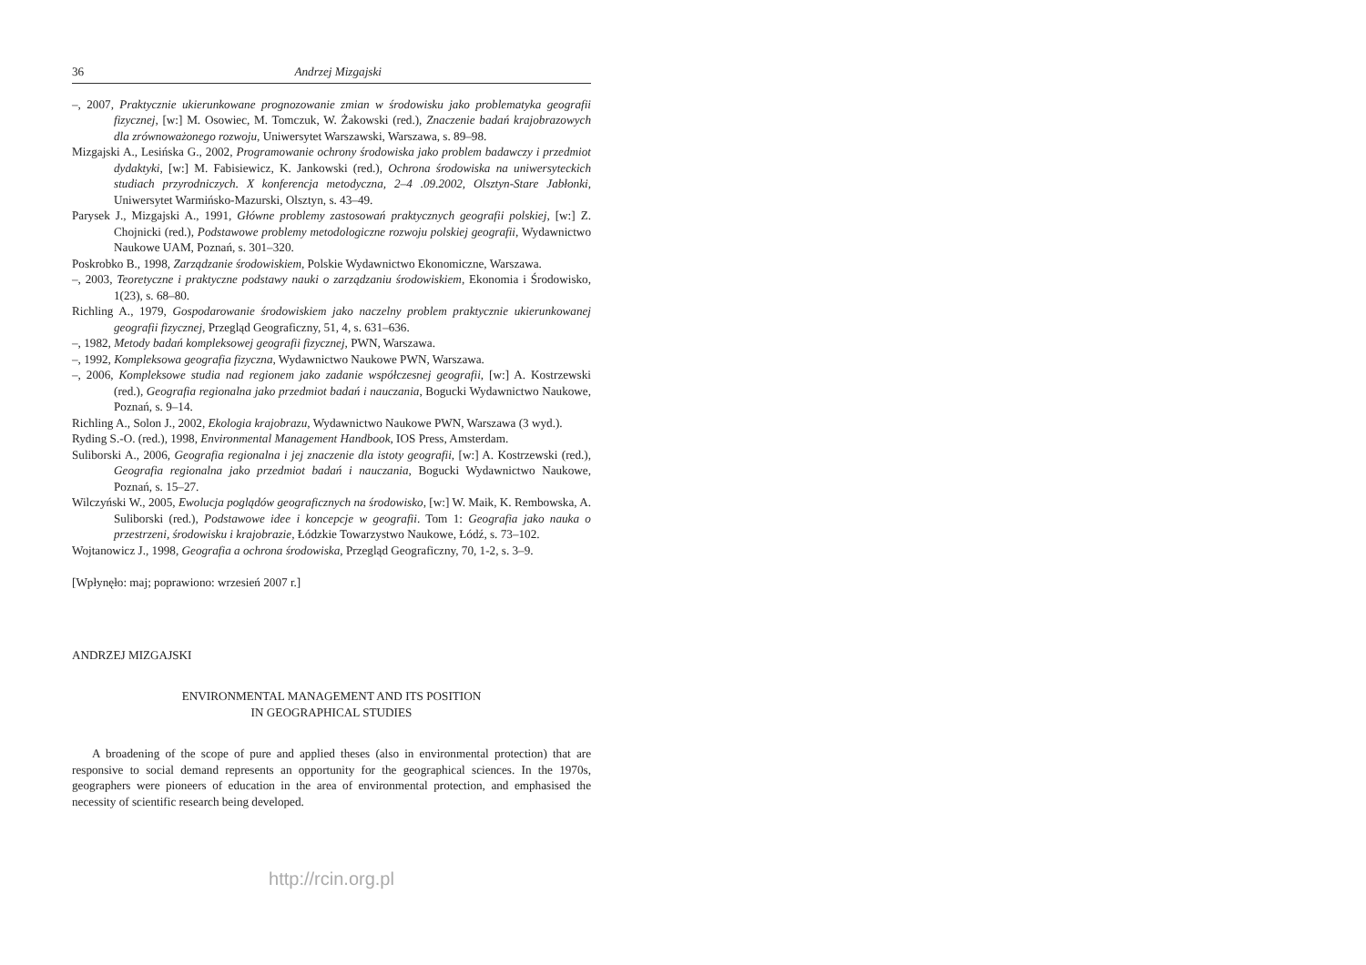36 Andrzej Mizgajski
–, 2007, Praktycznie ukierunkowane prognozowanie zmian w środowisku jako problematyka geografii fizycznej, [w:] M. Osowiec, M. Tomczuk, W. Żakowski (red.), Znaczenie badań krajobrazowych dla zrównoważonego rozwoju, Uniwersytet Warszawski, Warszawa, s. 89–98.
Mizgajski A., Lesińska G., 2002, Programowanie ochrony środowiska jako problem badawczy i przedmiot dydaktyki, [w:] M. Fabisiewicz, K. Jankowski (red.), Ochrona środowiska na uniwersyteckich studiach przyrodniczych. X konferencja metodyczna, 2–4 .09.2002, Olsztyn-Stare Jabłonki, Uniwersytet Warmińsko-Mazurski, Olsztyn, s. 43–49.
Parysek J., Mizgajski A., 1991, Główne problemy zastosowań praktycznych geografii polskiej, [w:] Z. Chojnicki (red.), Podstawowe problemy metodologiczne rozwoju polskiej geografii, Wydawnictwo Naukowe UAM, Poznań, s. 301–320.
Poskrobko B., 1998, Zarządzanie środowiskiem, Polskie Wydawnictwo Ekonomiczne, Warszawa.
–, 2003, Teoretyczne i praktyczne podstawy nauki o zarządzaniu środowiskiem, Ekonomia i Środowisko, 1(23), s. 68–80.
Richling A., 1979, Gospodarowanie środowiskiem jako naczelny problem praktycznie ukierunkowanej geografii fizycznej, Przegląd Geograficzny, 51, 4, s. 631–636.
–, 1982, Metody badań kompleksowej geografii fizycznej, PWN, Warszawa.
–, 1992, Kompleksowa geografia fizyczna, Wydawnictwo Naukowe PWN, Warszawa.
–, 2006, Kompleksowe studia nad regionem jako zadanie współczesnej geografii, [w:] A. Kostrzewski (red.), Geografia regionalna jako przedmiot badań i nauczania, Bogucki Wydawnictwo Naukowe, Poznań, s. 9–14.
Richling A., Solon J., 2002, Ekologia krajobrazu, Wydawnictwo Naukowe PWN, Warszawa (3 wyd.).
Ryding S.-O. (red.), 1998, Environmental Management Handbook, IOS Press, Amsterdam.
Suliborski A., 2006, Geografia regionalna i jej znaczenie dla istoty geografii, [w:] A. Kostrzewski (red.), Geografia regionalna jako przedmiot badań i nauczania, Bogucki Wydawnictwo Naukowe, Poznań, s. 15–27.
Wilczyński W., 2005, Ewolucja poglądów geograficznych na środowisko, [w:] W. Maik, K. Rembowska, A. Suliborski (red.), Podstawowe idee i koncepcje w geografii. Tom 1: Geografia jako nauka o przestrzeni, środowisku i krajobrazie, Łódzkie Towarzystwo Naukowe, Łódź, s. 73–102.
Wojtanowicz J., 1998, Geografia a ochrona środowiska, Przegląd Geograficzny, 70, 1-2, s. 3–9.
[Wpłynęło: maj; poprawiono: wrzesień 2007 r.]
ANDRZEJ MIZGAJSKI
ENVIRONMENTAL MANAGEMENT AND ITS POSITION
IN GEOGRAPHICAL STUDIES
A broadening of the scope of pure and applied theses (also in environmental protection) that are responsive to social demand represents an opportunity for the geographical sciences. In the 1970s, geographers were pioneers of education in the area of environmental protection, and emphasised the necessity of scientific research being developed.
http://rcin.org.pl